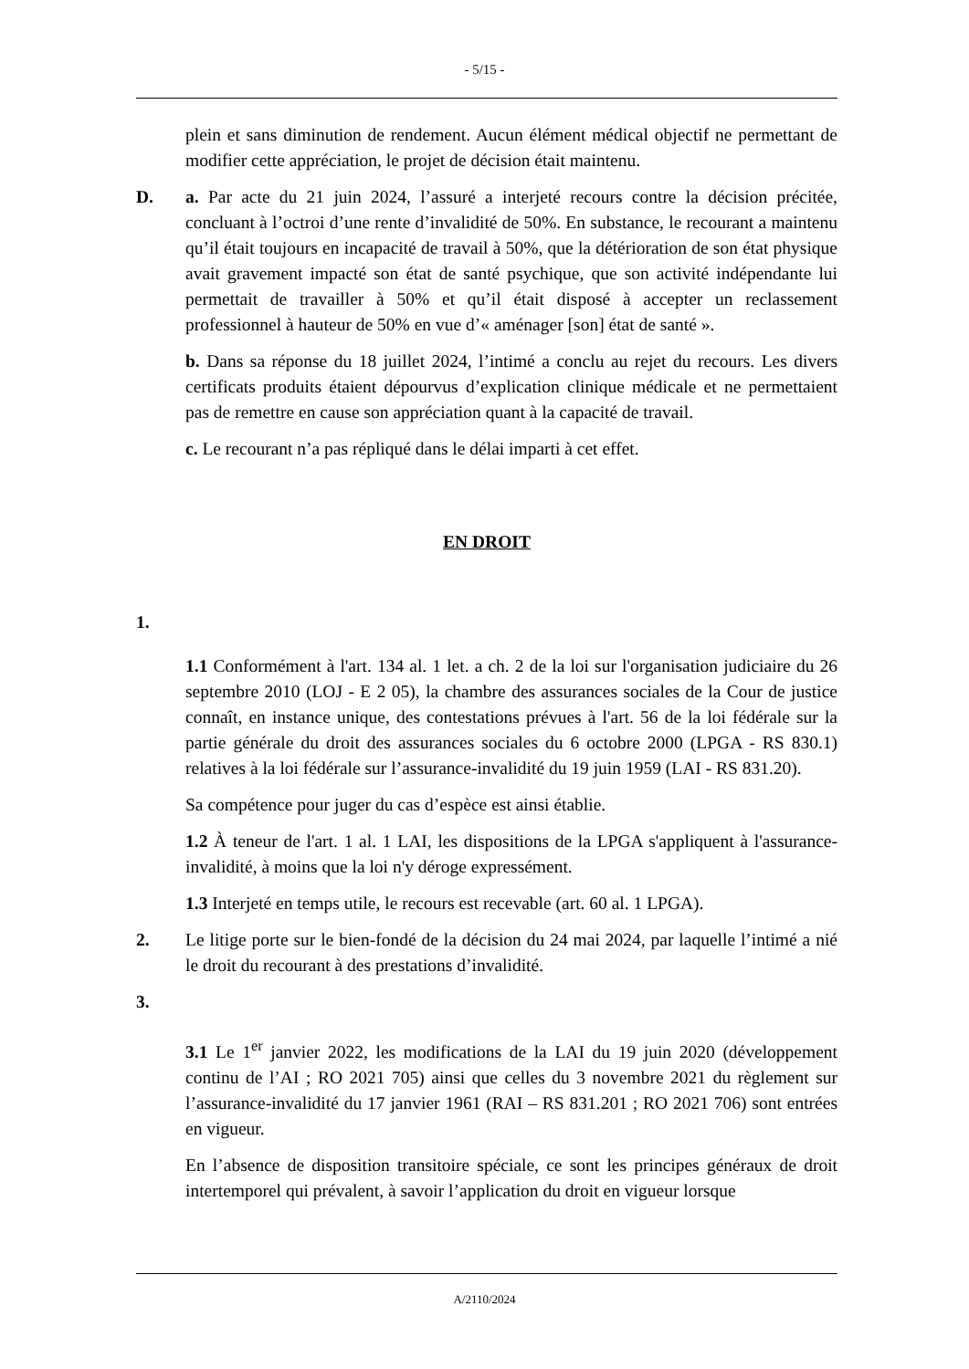- 5/15 -
plein et sans diminution de rendement. Aucun élément médical objectif ne permettant de modifier cette appréciation, le projet de décision était maintenu.
D. a. Par acte du 21 juin 2024, l’assuré a interjeté recours contre la décision précitée, concluant à l’octroi d’une rente d’invalidité de 50%. En substance, le recourant a maintenu qu’il était toujours en incapacité de travail à 50%, que la détérioration de son état physique avait gravement impacté son état de santé psychique, que son activité indépendante lui permettait de travailler à 50% et qu’il était disposé à accepter un reclassement professionnel à hauteur de 50% en vue d’« aménager [son] état de santé ».
b. Dans sa réponse du 18 juillet 2024, l’intimé a conclu au rejet du recours. Les divers certificats produits étaient dépourvus d’explication clinique médicale et ne permettaient pas de remettre en cause son appréciation quant à la capacité de travail.
c. Le recourant n’a pas répliqué dans le délai imparti à cet effet.
EN DROIT
1.
1.1 Conformément à l'art. 134 al. 1 let. a ch. 2 de la loi sur l'organisation judiciaire du 26 septembre 2010 (LOJ - E 2 05), la chambre des assurances sociales de la Cour de justice connaît, en instance unique, des contestations prévues à l'art. 56 de la loi fédérale sur la partie générale du droit des assurances sociales du 6 octobre 2000 (LPGA - RS 830.1) relatives à la loi fédérale sur l’assurance-invalidité du 19 juin 1959 (LAI - RS 831.20).
Sa compétence pour juger du cas d’espèce est ainsi établie.
1.2 À teneur de l'art. 1 al. 1 LAI, les dispositions de la LPGA s'appliquent à l'assurance-invalidité, à moins que la loi n'y déroge expressément.
1.3 Interjeté en temps utile, le recours est recevable (art. 60 al. 1 LPGA).
2. Le litige porte sur le bien-fondé de la décision du 24 mai 2024, par laquelle l’intimé a nié le droit du recourant à des prestations d’invalidité.
3.
3.1 Le 1<sup>er</sup> janvier 2022, les modifications de la LAI du 19 juin 2020 (développement continu de l’AI ; RO 2021 705) ainsi que celles du 3 novembre 2021 du règlement sur l’assurance-invalidité du 17 janvier 1961 (RAI – RS 831.201 ; RO 2021 706) sont entrées en vigueur.
En l’absence de disposition transitoire spéciale, ce sont les principes généraux de droit intertemporel qui prévalent, à savoir l’application du droit en vigueur lorsque
A/2110/2024